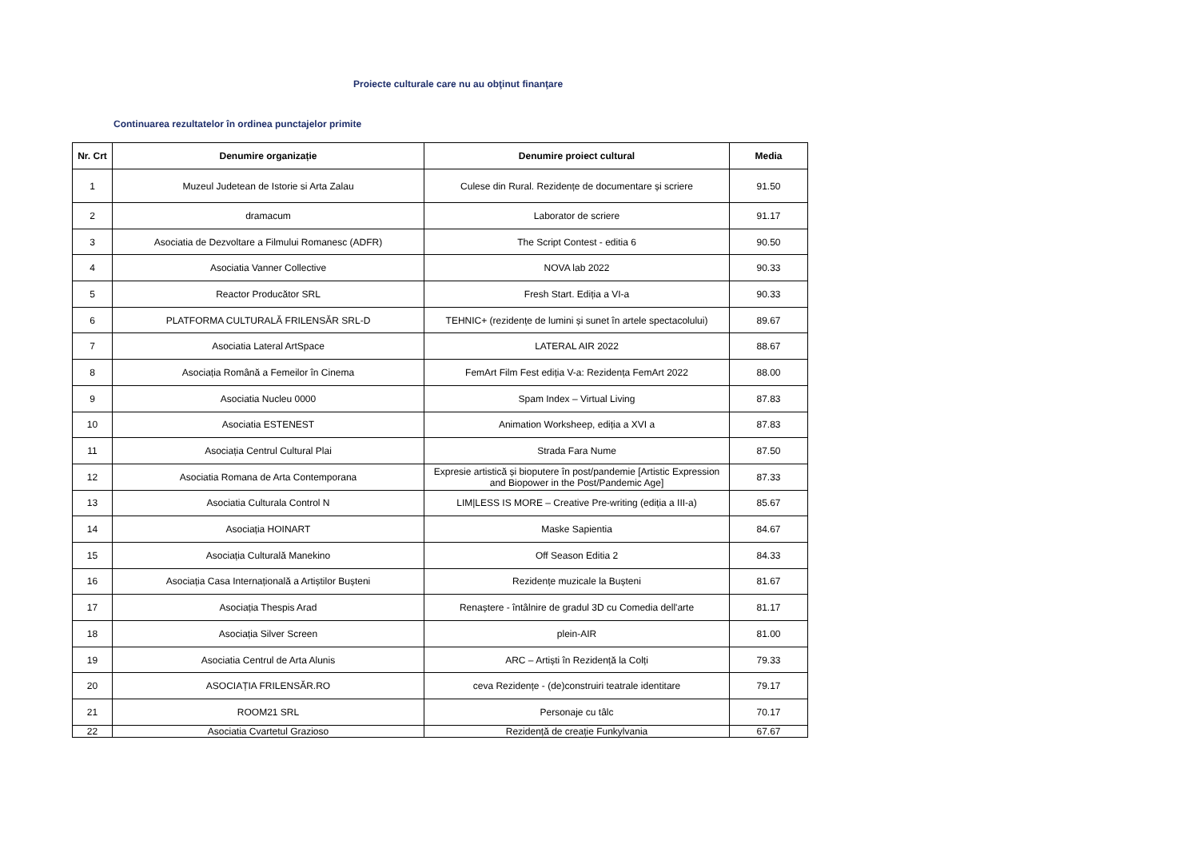Proiecte culturale care nu au obţinut finanţare
Continuarea rezultatelor în ordinea punctajelor primite
| Nr. Crt | Denumire organizație | Denumire proiect cultural | Media |
| --- | --- | --- | --- |
| 1 | Muzeul Judetean de Istorie si Arta Zalau | Culese din Rural. Rezidențe de documentare și scriere | 91.50 |
| 2 | dramacum | Laborator de scriere | 91.17 |
| 3 | Asociatia de Dezvoltare a Filmului Romanesc (ADFR) | The Script Contest - editia 6 | 90.50 |
| 4 | Asociatia Vanner Collective | NOVA lab 2022 | 90.33 |
| 5 | Reactor Producător SRL | Fresh Start. Ediția a VI-a | 90.33 |
| 6 | PLATFORMA CULTURALĂ FRILENSĂR SRL-D | TEHNIC+ (rezidențe de lumini și sunet în artele spectacolului) | 89.67 |
| 7 | Asociatia Lateral ArtSpace | LATERAL AIR 2022 | 88.67 |
| 8 | Asociația Română a Femeilor în Cinema | FemArt Film Fest ediția V-a: Rezidența FemArt 2022 | 88.00 |
| 9 | Asociatia Nucleu 0000 | Spam Index – Virtual Living | 87.83 |
| 10 | Asociatia ESTENEST | Animation Worksheep, ediția a XVI a | 87.83 |
| 11 | Asociația Centrul Cultural Plai | Strada Fara Nume | 87.50 |
| 12 | Asociatia Romana de Arta Contemporana | Expresie artistică și bioputere în post/pandemie [Artistic Expression and Biopower in the Post/Pandemic Age] | 87.33 |
| 13 | Asociatia Culturala Control N | LIM/LESS IS MORE – Creative Pre-writing (ediția a III-a) | 85.67 |
| 14 | Asociația HOINART | Maske Sapientia | 84.67 |
| 15 | Asociația Culturală Manekino | Off Season Editia 2 | 84.33 |
| 16 | Asociația Casa Internațională a Artiștilor Bușteni | Rezidențe muzicale la Bușteni | 81.67 |
| 17 | Asociația Thespis Arad | Renaștere - întâlnire de gradul 3D cu Comedia dell'arte | 81.17 |
| 18 | Asociația Silver Screen | plein-AIR | 81.00 |
| 19 | Asociatia Centrul de Arta Alunis | ARC – Artiști în Rezidență la Colți | 79.33 |
| 20 | ASOCIAȚIA FRILENSĂR.RO | ceva Rezidențe - (de)construiri teatrale identitare | 79.17 |
| 21 | ROOM21 SRL | Personaje cu tâlc | 70.17 |
| 22 | Asociatia Cvartetul Grazioso | Rezidență de creație Funkylvania | 67.67 |